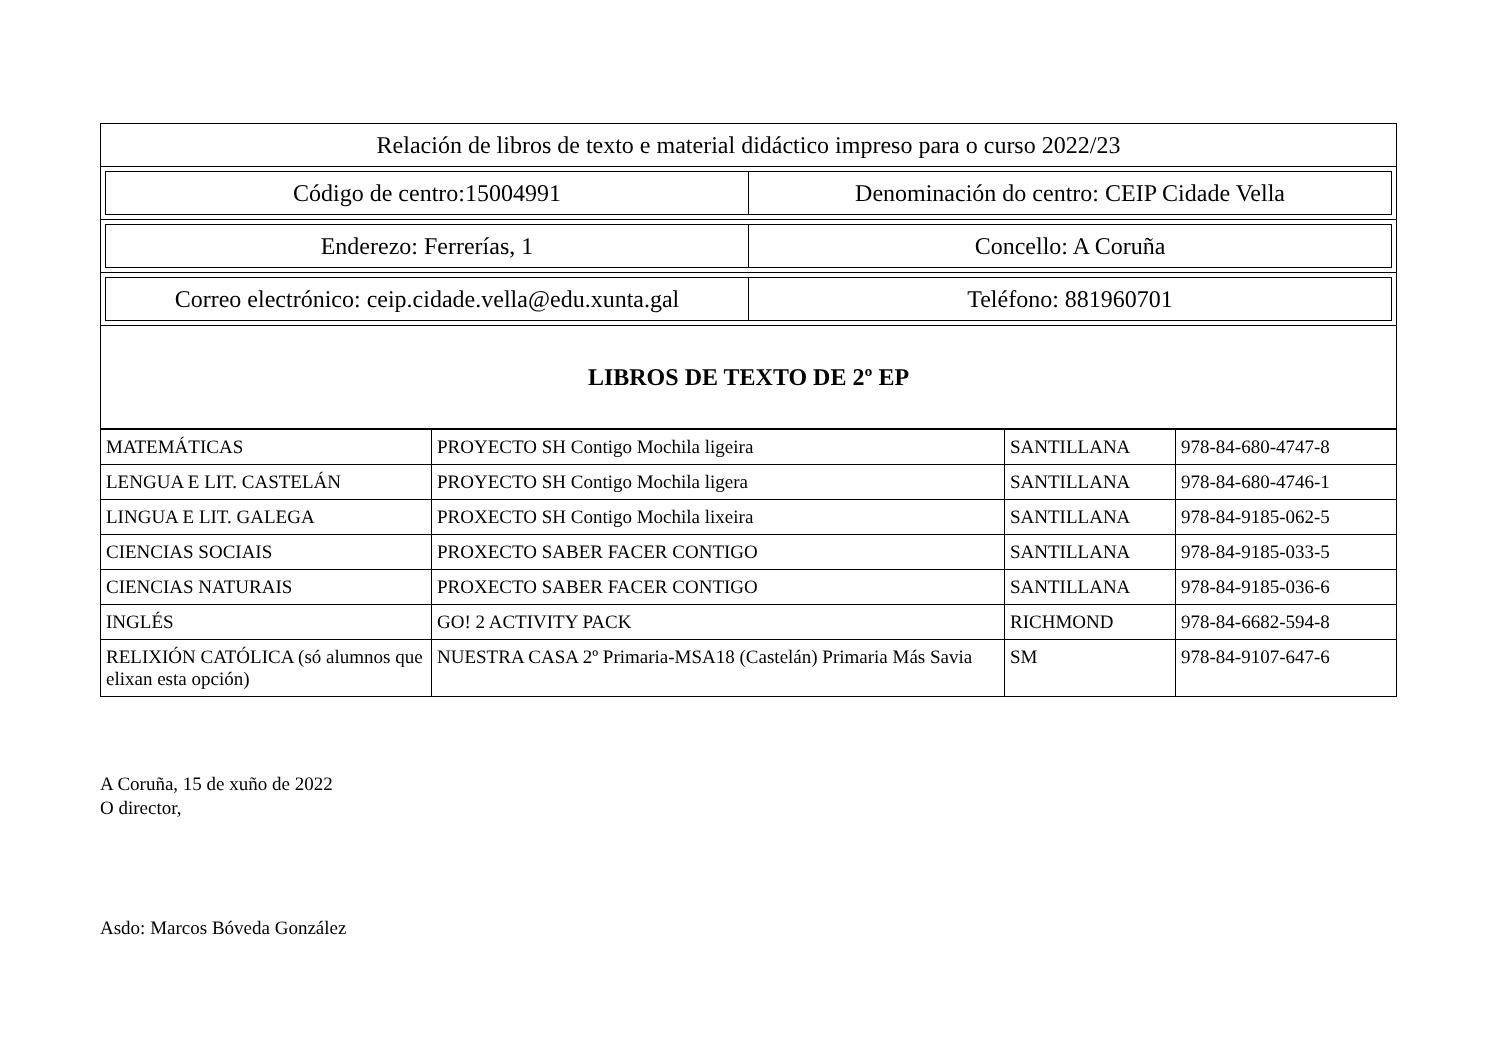| Relación de libros de texto e material didáctico impreso para o curso 2022/23 |
| / Código de centro:15004991 / Denominación do centro: CEIP Cidade Vella / |
| / Enderezo: Ferrerías, 1 / Concello: A Coruña / |
| / Correo electrónico: ceip.cidade.vella@edu.xunta.gal / Teléfono: 881960701 / |
| LIBROS DE TEXTO DE 2º EP |
| MATEMÁTICAS | PROYECTO SH Contigo Mochila ligeira | SANTILLANA | 978-84-680-4747-8 |
| LENGUA E LIT. CASTELÁN | PROYECTO SH Contigo Mochila ligera | SANTILLANA | 978-84-680-4746-1 |
| LINGUA E LIT. GALEGA | PROXECTO SH Contigo Mochila lixeira | SANTILLANA | 978-84-9185-062-5 |
| CIENCIAS SOCIAIS | PROXECTO SABER FACER CONTIGO | SANTILLANA | 978-84-9185-033-5 |
| CIENCIAS NATURAIS | PROXECTO SABER FACER CONTIGO | SANTILLANA | 978-84-9185-036-6 |
| INGLÉS | GO! 2 ACTIVITY PACK | RICHMOND | 978-84-6682-594-8 |
| RELIXIÓN CATÓLICA (só alumnos que elixan esta opción) | NUESTRA CASA 2º Primaria-MSA18 (Castelán) Primaria Más Savia | SM | 978-84-9107-647-6 |
A Coruña, 15 de xuño de 2022
O director,
Asdo: Marcos Bóveda González